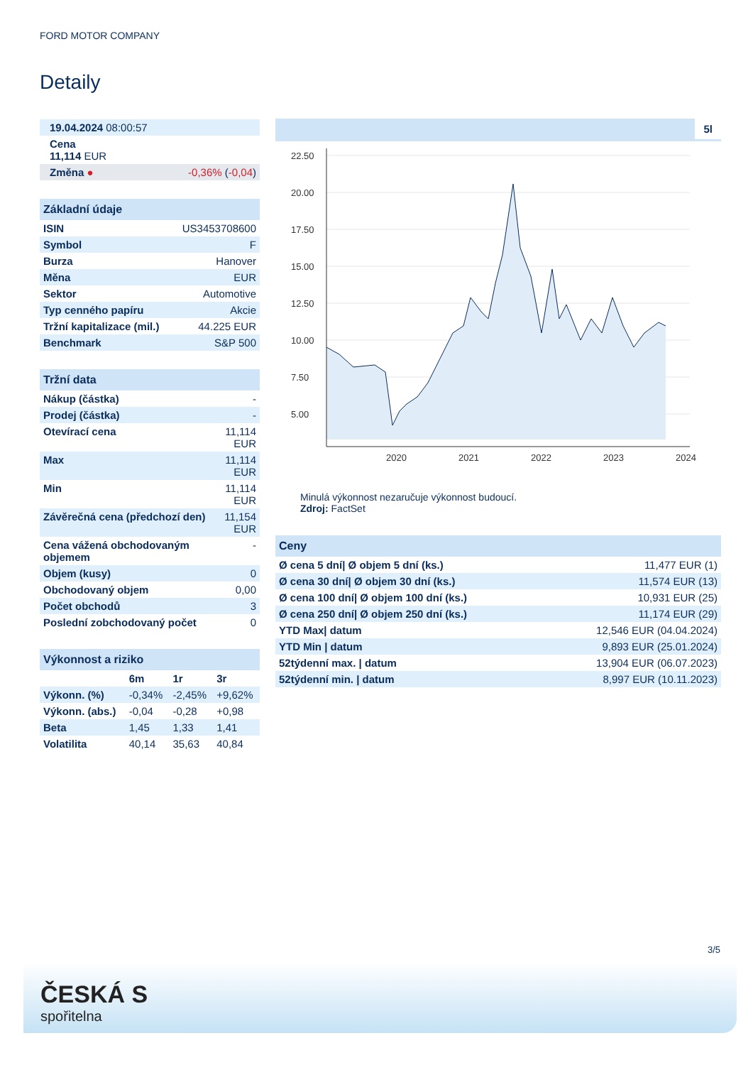FORD MOTOR COMPANY
Detaily
| 19.04.2024 08:00:57 | |
| Cena 11,114 EUR | |
| Změna ● | -0,36% ( -0,04 ) |
| Základní údaje | |
| --- | --- |
| ISIN | US3453708600 |
| Symbol | F |
| Burza | Hanover |
| Měna | EUR |
| Sektor | Automotive |
| Typ cenného papíru | Akcie |
| Tržní kapitalizace (mil.) | 44.225 EUR |
| Benchmark | S&P 500 |
| Tržní data | |
| --- | --- |
| Nákup (částka) | - |
| Prodej (částka) | - |
| Otevírací cena | 11,114 EUR |
| Max | 11,114 EUR |
| Min | 11,114 EUR |
| Závěrečná cena (předchozí den) | 11,154 EUR |
| Cena vážená obchodovaným objemem | - |
| Objem (kusy) | 0 |
| Obchodovaný objem | 0,00 |
| Počet obchodů | 3 |
| Poslední zobchodovaný počet | 0 |
| Výkonnost a riziko | | | |
| --- | --- | --- | --- |
| | 6m | 1r | 3r |
| Výkonn. (%) | -0,34% | -2,45% | +9,62% |
| Výkonn. (abs.) | -0,04 | -0,28 | +0,98 |
| Beta | 1,45 | 1,33 | 1,41 |
| Volatilita | 40,14 | 35,63 | 40,84 |
5l
22.50
20.00
17.50
15.00
12.50
10.00
7.50
5.00
2020
2021
2022
2023
2024
Minulá výkonnost nezaručuje výkonnost budoucí.
Zdroj: FactSet
| Ceny | |
| --- | --- |
| Ø cena 5 dní/ Ø objem 5 dní (ks.) | 11,477 EUR (1) |
| Ø cena 30 dní/ Ø objem 30 dní (ks.) | 11,574 EUR (13) |
| Ø cena 100 dní/ Ø objem 100 dní (ks.) | 10,931 EUR (25) |
| Ø cena 250 dní/ Ø objem 250 dní (ks.) | 11,174 EUR (29) |
| YTD Max/ datum | 12,546 EUR (04.04.2024) |
| YTD Min / datum | 9,893 EUR (25.01.2024) |
| 52týdenní max. / datum | 13,904 EUR (06.07.2023) |
| 52týdenní min. / datum | 8,997 EUR (10.11.2023) |
3/5
ČESKÁ S
spořitelna